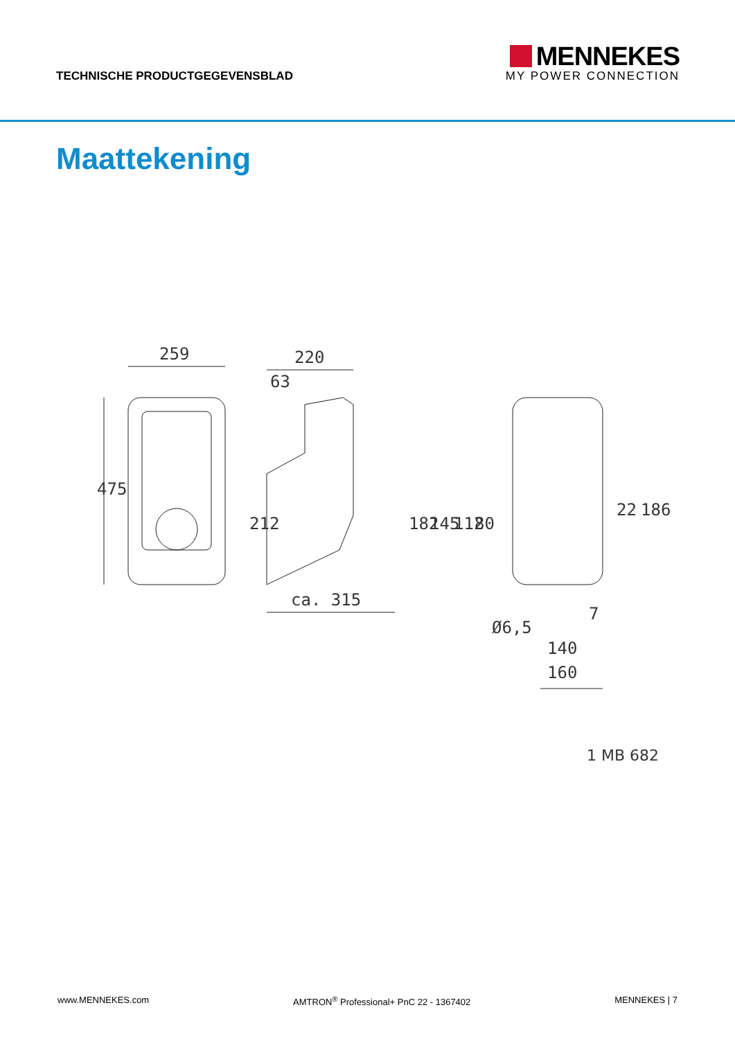TECHNISCHE PRODUCTGEGEVENSBLAD
MENNEKES
MY POWER CONNECTION
Maattekening
259
220
63
475
212
ca. 315
182
145
112
80
Ø6,5
7
140
160
22
186
1 MB 682
www.MENNEKES.com AMTRON<sup>®</sup> Professional+ PnC 22 - 1367402 MENNEKES | 7